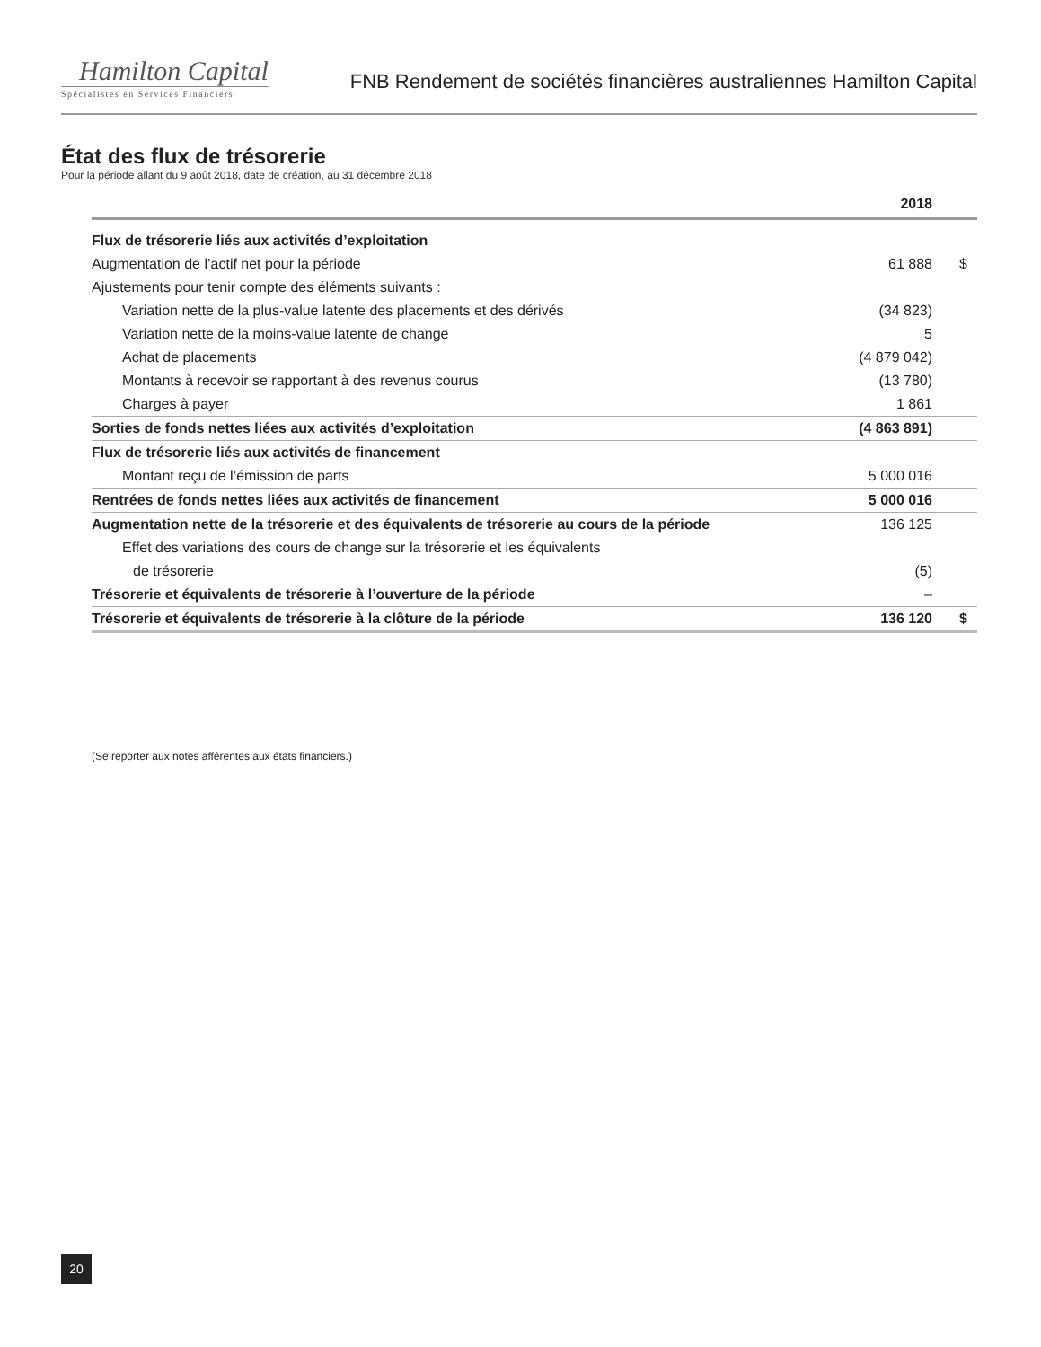Hamilton Capital
Spécialistes en Services Financiers
FNB Rendement de sociétés financières australiennes Hamilton Capital
État des flux de trésorerie
Pour la période allant du 9 août 2018, date de création, au 31 décembre 2018
| | 2018 | |
| --- | --- | --- |
| Flux de trésorerie liés aux activités d’exploitation | | |
| Augmentation de l’actif net pour la période | 61 888 | $ |
| Ajustements pour tenir compte des éléments suivants : | | |
| Variation nette de la plus-value latente des placements et des dérivés | (34 823) | |
| Variation nette de la moins-value latente de change | 5 | |
| Achat de placements | (4 879 042) | |
| Montants à recevoir se rapportant à des revenus courus | (13 780) | |
| Charges à payer | 1 861 | |
| Sorties de fonds nettes liées aux activités d’exploitation | (4 863 891) | |
| Flux de trésorerie liés aux activités de financement | | |
| Montant reçu de l’émission de parts | 5 000 016 | |
| Rentrées de fonds nettes liées aux activités de financement | 5 000 016 | |
| Augmentation nette de la trésorerie et des équivalents de trésorerie au cours de la période | 136 125 | |
| Effet des variations des cours de change sur la trésorerie et les équivalents | | |
| de trésorerie | (5) | |
| Trésorerie et équivalents de trésorerie à l’ouverture de la période | – | |
| Trésorerie et équivalents de trésorerie à la clôture de la période | 136 120 | $ |
(Se reporter aux notes afférentes aux états financiers.)
20